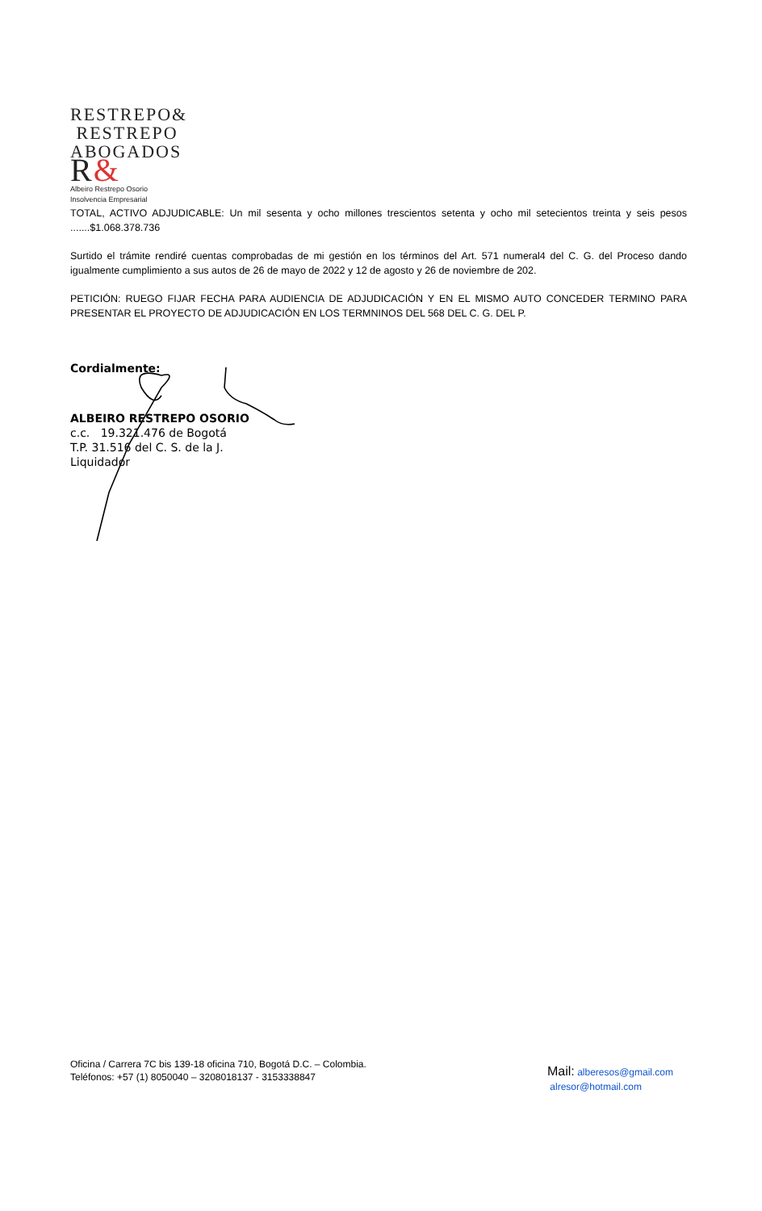RESTREPO&
RESTREPO
ABOGADOS R&
Albeiro Restrepo Osorio
Insolvencia Empresarial
TOTAL, ACTIVO ADJUDICABLE: Un mil sesenta y ocho millones trescientos setenta y ocho mil setecientos treinta y seis pesos .......$1.068.378.736
Surtido el trámite rendiré cuentas comprobadas de mi gestión en los términos del Art. 571 numeral4 del C. G. del Proceso dando igualmente cumplimiento a sus autos de 26 de mayo de 2022 y 12 de agosto y 26 de noviembre de 202.
PETICIÓN: RUEGO FIJAR FECHA PARA AUDIENCIA DE ADJUDICACIÓN Y EN EL MISMO AUTO CONCEDER TERMINO PARA PRESENTAR EL PROYECTO DE ADJUDICACIÓN EN LOS TERMNINOS DEL 568 DEL C. G. DEL P.
Cordialmente:
ALBEIRO RESTREPO OSORIO
c.c. 19.321.476 de Bogotá
T.P. 31.516 del C. S. de la J.
Liquidador
Oficina / Carrera 7C bis 139-18 oficina 710, Bogotá D.C. – Colombia.
Teléfonos: +57 (1) 8050040 – 3208018137 - 3153338847
Mail: alberesos@gmail.com
alresor@hotmail.com